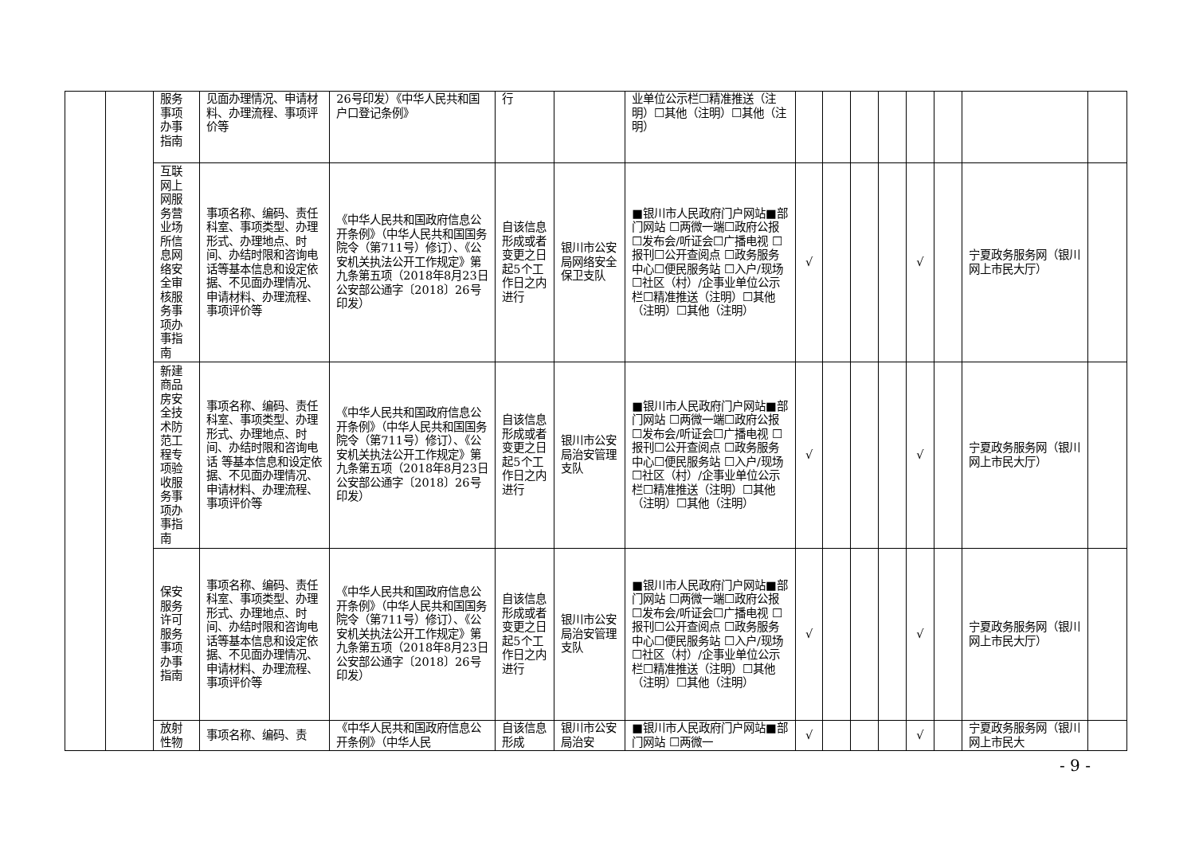| | | 服务事项办事指南 | 见面办理情况、申请材料、办理流程、事项评价等 | 26号印发）《中华人民共和国户口登记条例》 | 行 | | 业单位公示栏☐精准推送（注明）☐其他（注明）☐其他（注明） | | | | | | | | |
| | | 互联网上网服务营业场所信息网络安全审核服务事项办事指南 | 事项名称、编码、责任科室、事项类型、办理形式、办理地点、时间、办结时限和咨询电话等基本信息和设定依据、不见面办理情况、申请材料、办理流程、事项评价等 | 《中华人民共和国政府信息公开条例》（中华人民共和国国务院令（第711号）修订）、《公安机关执法公开工作规定》第九条第五项（2018年8月23日公安部公通字〔2018〕26号印发） | 自该信息形成或者变更之日起5个工作日之内进行 | 银川市公安局网络安全保卫支队 | ■银川市人民政府门户网站■部门网站 ☐两微一端☐政府公报 ☐发布会/听证会☐广播电视 ☐报刊☐公开查阅点 ☐政务服务中心☐便民服务站 ☐入户/现场☐社区（村）/企事业单位公示栏☐精准推送（注明）☐其他（注明）☐其他（注明） | √ | | | | √ | | 宁夏政务服务网（银川网上市民大厅） | |
| | | 新建商品房安全技术防范工程专项验收服务事项办事指南 | 事项名称、编码、责任科室、事项类型、办理形式、办理地点、时间、办结时限和咨询电话 等基本信息和设定依据、不见面办理情况、申请材料、办理流程、事项评价等 | 《中华人民共和国政府信息公开条例》（中华人民共和国国务院令（第711号）修订）、《公安机关执法公开工作规定》第九条第五项（2018年8月23日公安部公通字〔2018〕26号印发） | 自该信息形成或者变更之日起5个工作日之内进行 | 银川市公安局治安管理支队 | ■银川市人民政府门户网站■部门网站 ☐两微一端☐政府公报 ☐发布会/听证会☐广播电视 ☐报刊☐公开查阅点 ☐政务服务中心☐便民服务站 ☐入户/现场☐社区（村）/企事业单位公示栏☐精准推送（注明）☐其他（注明）☐其他（注明） | √ | | | | √ | | 宁夏政务服务网（银川网上市民大厅） | |
| | | 保安服务许可服务事项办事指南 | 事项名称、编码、责任科室、事项类型、办理形式、办理地点、时间、办结时限和咨询电话等基本信息和设定依据、不见面办理情况、申请材料、办理流程、事项评价等 | 《中华人民共和国政府信息公开条例》（中华人民共和国国务院令（第711号）修订）、《公安机关执法公开工作规定》第九条第五项（2018年8月23日公安部公通字〔2018〕26号印发） | 自该信息形成或者变更之日起5个工作日之内进行 | 银川市公安局治安管理支队 | ■银川市人民政府门户网站■部门网站 ☐两微一端☐政府公报 ☐发布会/听证会☐广播电视 ☐报刊☐公开查阅点 ☐政务服务中心☐便民服务站 ☐入户/现场☐社区（村）/企事业单位公示栏☐精准推送（注明）☐其他（注明）☐其他（注明） | √ | | | | √ | | 宁夏政务服务网（银川网上市民大厅） | |
| | | 放射性物 | 事项名称、编码、责 | 《中华人民共和国政府信息公开条例》（中华人民 | 自该信息形成 | 银川市公安局治安 | ■银川市人民政府门户网站■部门网站 ☐两微一 | √ | | | | √ | | 宁夏政务服务网（银川网上市民大 | |
- 9 -